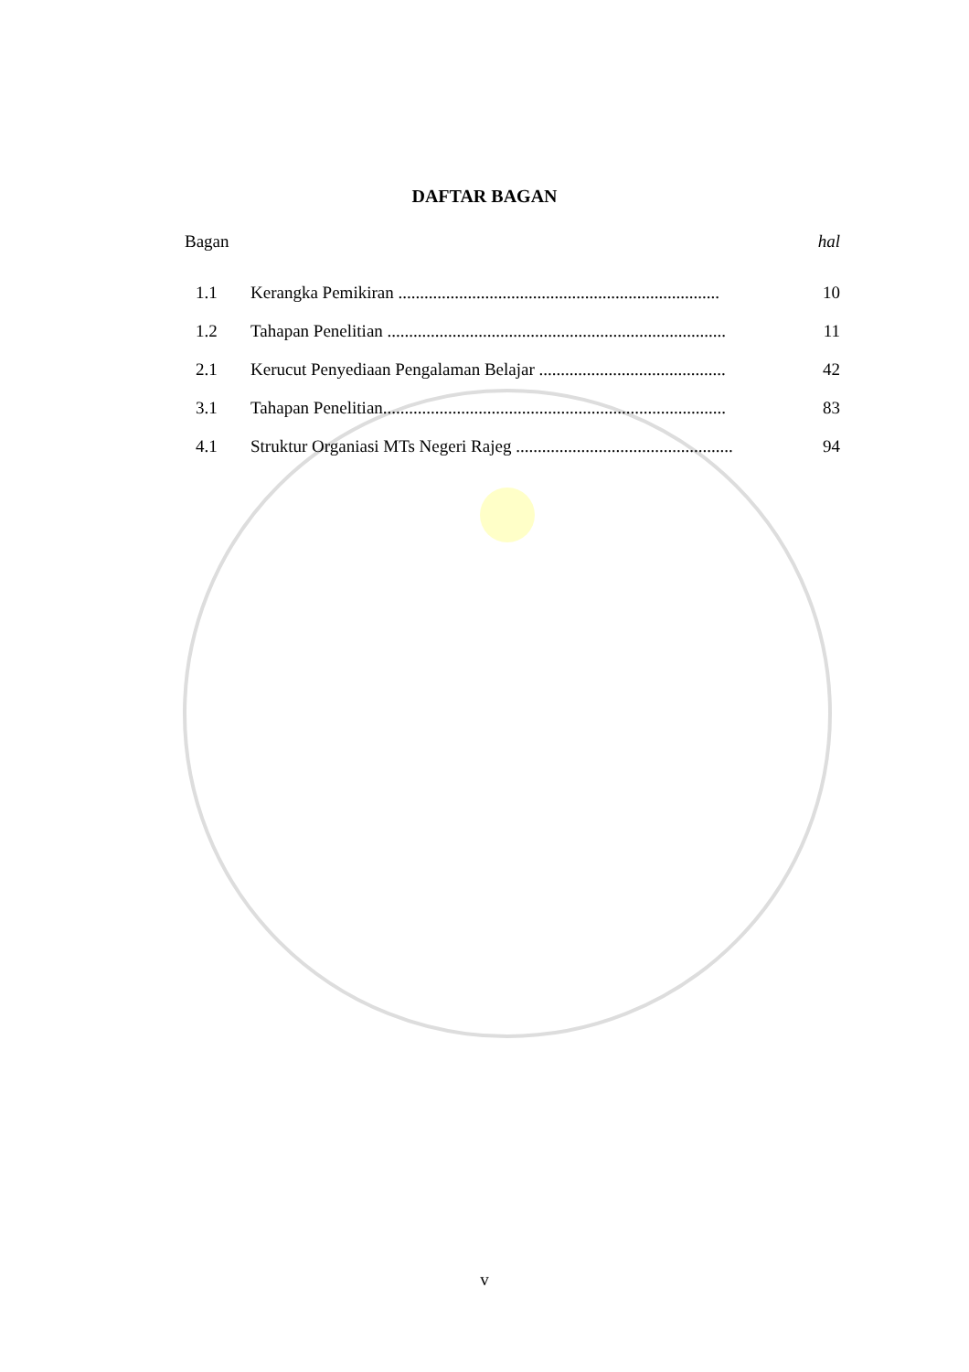DAFTAR BAGAN
Bagan hal
1.1 Kerangka Pemikiran .......................................................................... 10
1.2 Tahapan Penelitian .............................................................................. 11
2.1 Kerucut Penyediaan Pengalaman Belajar ........................................... 42
3.1 Tahapan Penelitian............................................................................... 83
4.1 Struktur Organiasi MTs Negeri Rajeg .................................................. 94
v